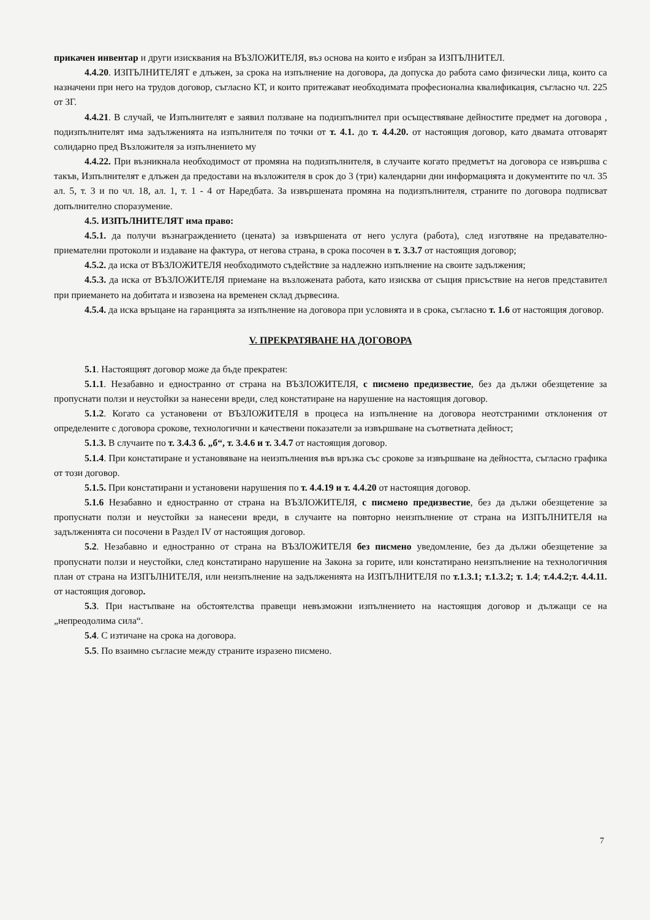прикачен инвентар и други изисквания на ВЪЗЛОЖИТЕЛЯ, въз основа на които е избран за ИЗПЪЛНИТЕЛ.
4.4.20. ИЗПЪЛНИТЕЛЯТ е длъжен, за срока на изпълнение на договора, да допуска до работа само физически лица, които са назначени при него на трудов договор, съгласно КТ, и които притежават необходимата професионална квалификация, съгласно чл. 225 от ЗГ.
4.4.21. В случай, че Изпълнителят е заявил ползване на подизпълнител при осъществяване дейностите предмет на договора , подизпълнителят има задълженията на изпълнителя по точки от т. 4.1. до т. 4.4.20. от настоящия договор, като двамата отговарят солидарно пред Възложителя за изпълнението му
4.4.22. При възникнала необходимост от промяна на подизпълнителя, в случаите когато предметът на договора се извършва с такъв, Изпълнителят е длъжен да предостави на възложителя в срок до 3 (три) календарни дни информацията и документите по чл. 35 ал. 5, т. 3 и по чл. 18, ал. 1, т. 1 - 4 от Наредбата. За извършената промяна на подизпълнителя, страните по договора подписват допълнително споразумение.
4.5. ИЗПЪЛНИТЕЛЯТ има право:
4.5.1. да получи възнаграждението (цената) за извършената от него услуга (работа), след изготвяне на предавателно-приемателни протоколи и издаване на фактура, от негова страна, в срока посочен в т. 3.3.7 от настоящия договор;
4.5.2. да иска от ВЪЗЛОЖИТЕЛЯ необходимото съдействие за надлежно изпълнение на своите задължения;
4.5.3. да иска от ВЪЗЛОЖИТЕЛЯ приемане на възложената работа, като изисква от същия присъствие на негов представител при приемането на добитата и извозена на временен склад дървесина.
4.5.4. да иска връщане на гаранцията за изпълнение на договора при условията и в срока, съгласно т. 1.6 от настоящия договор.
V. ПРЕКРАТЯВАНЕ НА ДОГОВОРА
5.1. Настоящият договор може да бъде прекратен:
5.1.1. Незабавно и едностранно от страна на ВЪЗЛОЖИТЕЛЯ, с писмено предизвестие, без да дължи обезщетение за пропуснати ползи и неустойки за нанесени вреди, след констатиране на нарушение на настоящия договор.
5.1.2. Когато са установени от ВЪЗЛОЖИТЕЛЯ в процеса на изпълнение на договора неотстраними отклонения от определените с договора срокове, технологични и качествени показатели за извършване на съответната дейност;
5.1.3. В случаите по т. 3.4.3 б. „б“, т. 3.4.6 и т. 3.4.7 от настоящия договор.
5.1.4. При констатиране и установяване на неизпълнения във връзка със срокове за извършване на дейността, съгласно графика от този договор.
5.1.5. При констатирани и установени нарушения по т. 4.4.19 и т. 4.4.20 от настоящия договор.
5.1.6 Незабавно и едностранно от страна на ВЪЗЛОЖИТЕЛЯ, с писмено предизвестие, без да дължи обезщетение за пропуснати ползи и неустойки за нанесени вреди, в случаите на повторно неизпълнение от страна на ИЗПЪЛНИТЕЛЯ на задълженията си посочени в Раздел IV от настоящия договор.
5.2. Незабавно и едностранно от страна на ВЪЗЛОЖИТЕЛЯ без писмено уведомление, без да дължи обезщетение за пропуснати ползи и неустойки, след констатирано нарушение на Закона за горите, или констатирано неизпълнение на технологичния план от страна на ИЗПЪЛНИТЕЛЯ, или неизпълнение на задълженията на ИЗПЪЛНИТЕЛЯ по т.1.3.1; т.1.3.2; т. 1.4; т.4.4.2;т. 4.4.11. от настоящия договор.
5.3. При настъпване на обстоятелства правещи невъзможни изпълнението на настоящия договор и дължащи се на „непреодолима сила“.
5.4. С изтичане на срока на договора.
5.5. По взаимно съгласие между страните изразено писмено.
7